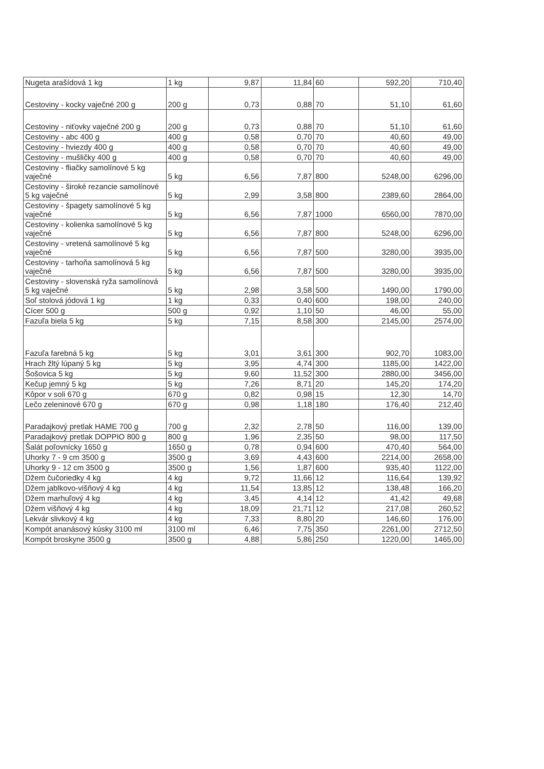| Nugeta arašídová 1 kg | 1 kg | 9,87 | 11,84 | 60 | 592,20 | 710,40 |
| Cestoviny - kocky vaječné 200 g | 200 g | 0,73 | 0,88 | 70 | 51,10 | 61,60 |
| Cestoviny - niťovky vaječné 200 g | 200 g | 0,73 | 0,88 | 70 | 51,10 | 61,60 |
| Cestoviny - abc 400 g | 400 g | 0,58 | 0,70 | 70 | 40,60 | 49,00 |
| Cestoviny - hviezdy 400 g | 400 g | 0,58 | 0,70 | 70 | 40,60 | 49,00 |
| Cestoviny - mušličky 400 g | 400 g | 0,58 | 0,70 | 70 | 40,60 | 49,00 |
| Cestoviny - fliačky samolínové 5 kg vaječné | 5 kg | 6,56 | 7,87 | 800 | 5248,00 | 6296,00 |
| Cestoviny - široké rezancie samolínové 5 kg vaječné | 5 kg | 2,99 | 3,58 | 800 | 2389,60 | 2864,00 |
| Cestoviny - špagety samolínové 5 kg vaječné | 5 kg | 6,56 | 7,87 | 1000 | 6560,00 | 7870,00 |
| Cestoviny - kolienka samolínové 5 kg vaječné | 5 kg | 6,56 | 7,87 | 800 | 5248,00 | 6296,00 |
| Cestoviny - vretená samolínové 5 kg vaječné | 5 kg | 6,56 | 7,87 | 500 | 3280,00 | 3935,00 |
| Cestoviny - tarhoňa samolínová 5 kg vaječné | 5 kg | 6,56 | 7,87 | 500 | 3280,00 | 3935,00 |
| Cestoviny - slovenská ryža samolínová 5 kg vaječné | 5 kg | 2,98 | 3,58 | 500 | 1490,00 | 1790,00 |
| Soľ stolová jódová 1 kg | 1 kg | 0,33 | 0,40 | 600 | 198,00 | 240,00 |
| Cícer 500 g | 500 g | 0,92 | 1,10 | 50 | 46,00 | 55,00 |
| Fazuľa biela 5 kg | 5 kg | 7,15 | 8,58 | 300 | 2145,00 | 2574,00 |
| Fazuľa farebná 5 kg | 5 kg | 3,01 | 3,61 | 300 | 902,70 | 1083,00 |
| Hrach žltý lúpaný 5 kg | 5 kg | 3,95 | 4,74 | 300 | 1185,00 | 1422,00 |
| Šošovica 5 kg | 5 kg | 9,60 | 11,52 | 300 | 2880,00 | 3456,00 |
| Kečup jemný 5 kg | 5 kg | 7,26 | 8,71 | 20 | 145,20 | 174,20 |
| Kôpor v soli 670 g | 670 g | 0,82 | 0,98 | 15 | 12,30 | 14,70 |
| Lečo zeleninové 670 g | 670 g | 0,98 | 1,18 | 180 | 176,40 | 212,40 |
| Paradajkový pretlak HAME 700 g | 700 g | 2,32 | 2,78 | 50 | 116,00 | 139,00 |
| Paradajkový pretlak DOPPIO 800 g | 800 g | 1,96 | 2,35 | 50 | 98,00 | 117,50 |
| Šalát poľovnícky 1650 g | 1650 g | 0,78 | 0,94 | 600 | 470,40 | 564,00 |
| Uhorky 7 - 9 cm 3500 g | 3500 g | 3,69 | 4,43 | 600 | 2214,00 | 2658,00 |
| Uhorky 9 - 12 cm 3500 g | 3500 g | 1,56 | 1,87 | 600 | 935,40 | 1122,00 |
| Džem čučoriedky 4 kg | 4 kg | 9,72 | 11,66 | 12 | 116,64 | 139,92 |
| Džem jablkovo-višňový 4 kg | 4 kg | 11,54 | 13,85 | 12 | 138,48 | 166,20 |
| Džem marhuľový 4 kg | 4 kg | 3,45 | 4,14 | 12 | 41,42 | 49,68 |
| Džem višňový 4 kg | 4 kg | 18,09 | 21,71 | 12 | 217,08 | 260,52 |
| Lekvár slivkový 4 kg | 4 kg | 7,33 | 8,80 | 20 | 146,60 | 176,00 |
| Kompót ananásový kúsky 3100 ml | 3100 ml | 6,46 | 7,75 | 350 | 2261,00 | 2712,50 |
| Kompót broskyne 3500 g | 3500 g | 4,88 | 5,86 | 250 | 1220,00 | 1465,00 |